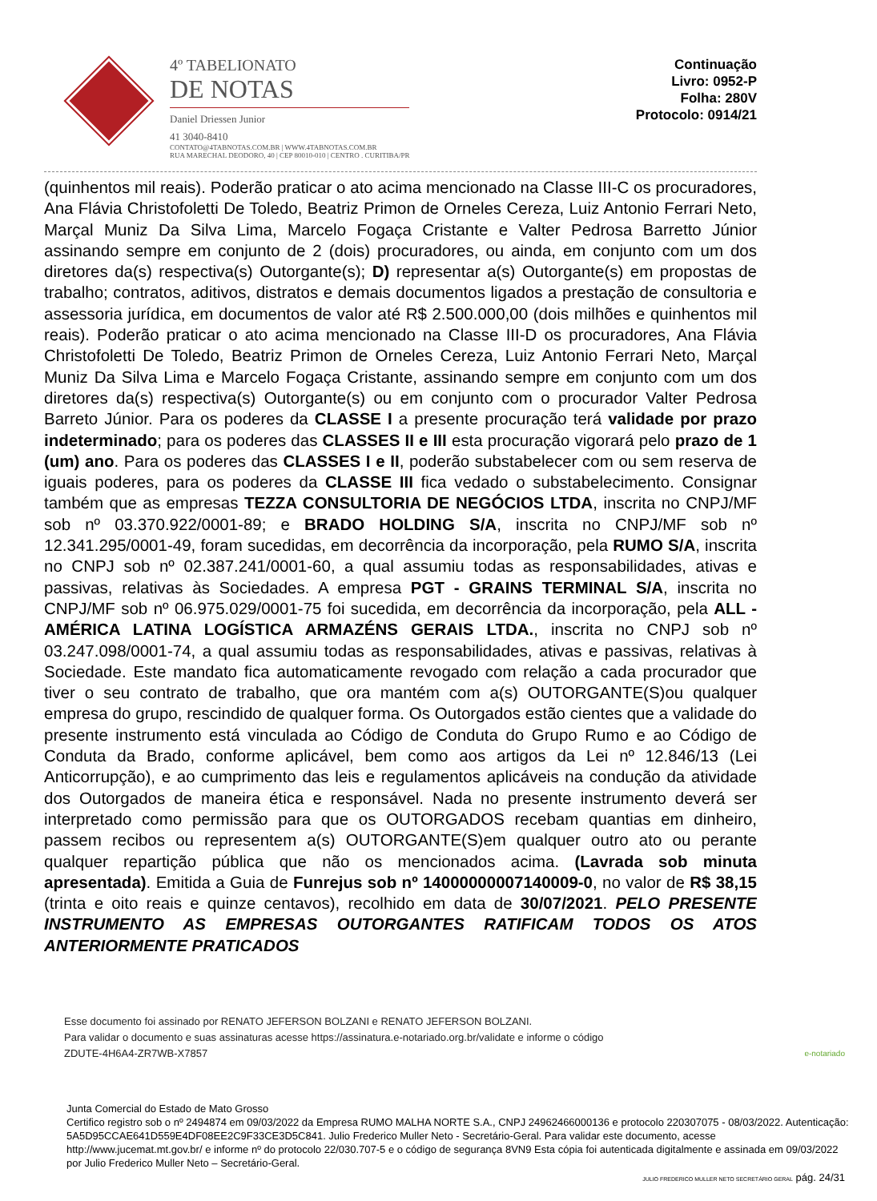4º TABELIONATO
DE NOTAS
Daniel Driessen Junior
41 3040-8410
CONTATO@4TABNOTAS.COM.BR | WWW.4TABNOTAS.COM.BR
RUA MARECHAL DEODORO, 40 | CEP 80010-010 | CENTRO . CURITIBA/PR
Continuação
Livro: 0952-P
Folha: 280V
Protocolo: 0914/21
(quinhentos mil reais). Poderão praticar o ato acima mencionado na Classe III-C os procuradores, Ana Flávia Christofoletti De Toledo, Beatriz Primon de Orneles Cereza, Luiz Antonio Ferrari Neto, Marçal Muniz Da Silva Lima, Marcelo Fogaça Cristante e Valter Pedrosa Barretto Júnior assinando sempre em conjunto de 2 (dois) procuradores, ou ainda, em conjunto com um dos diretores da(s) respectiva(s) Outorgante(s); D) representar a(s) Outorgante(s) em propostas de trabalho; contratos, aditivos, distratos e demais documentos ligados a prestação de consultoria e assessoria jurídica, em documentos de valor até R$ 2.500.000,00 (dois milhões e quinhentos mil reais). Poderão praticar o ato acima mencionado na Classe III-D os procuradores, Ana Flávia Christofoletti De Toledo, Beatriz Primon de Orneles Cereza, Luiz Antonio Ferrari Neto, Marçal Muniz Da Silva Lima e Marcelo Fogaça Cristante, assinando sempre em conjunto com um dos diretores da(s) respectiva(s) Outorgante(s) ou em conjunto com o procurador Valter Pedrosa Barreto Júnior. Para os poderes da CLASSE I a presente procuração terá validade por prazo indeterminado; para os poderes das CLASSES II e III esta procuração vigorará pelo prazo de 1 (um) ano. Para os poderes das CLASSES I e II, poderão substabelecer com ou sem reserva de iguais poderes, para os poderes da CLASSE III fica vedado o substabelecimento. Consignar também que as empresas TEZZA CONSULTORIA DE NEGÓCIOS LTDA, inscrita no CNPJ/MF sob nº 03.370.922/0001-89; e BRADO HOLDING S/A, inscrita no CNPJ/MF sob nº 12.341.295/0001-49, foram sucedidas, em decorrência da incorporação, pela RUMO S/A, inscrita no CNPJ sob nº 02.387.241/0001-60, a qual assumiu todas as responsabilidades, ativas e passivas, relativas às Sociedades. A empresa PGT - GRAINS TERMINAL S/A, inscrita no CNPJ/MF sob nº 06.975.029/0001-75 foi sucedida, em decorrência da incorporação, pela ALL - AMÉRICA LATINA LOGÍSTICA ARMAZÉNS GERAIS LTDA., inscrita no CNPJ sob nº 03.247.098/0001-74, a qual assumiu todas as responsabilidades, ativas e passivas, relativas à Sociedade. Este mandato fica automaticamente revogado com relação a cada procurador que tiver o seu contrato de trabalho, que ora mantém com a(s) OUTORGANTE(S)ou qualquer empresa do grupo, rescindido de qualquer forma. Os Outorgados estão cientes que a validade do presente instrumento está vinculada ao Código de Conduta do Grupo Rumo e ao Código de Conduta da Brado, conforme aplicável, bem como aos artigos da Lei nº 12.846/13 (Lei Anticorrupção), e ao cumprimento das leis e regulamentos aplicáveis na condução da atividade dos Outorgados de maneira ética e responsável. Nada no presente instrumento deverá ser interpretado como permissão para que os OUTORGADOS recebam quantias em dinheiro, passem recibos ou representem a(s) OUTORGANTE(S)em qualquer outro ato ou perante qualquer repartição pública que não os mencionados acima. (Lavrada sob minuta apresentada). Emitida a Guia de Funrejus sob nº 14000000007140009-0, no valor de R$ 38,15 (trinta e oito reais e quinze centavos), recolhido em data de 30/07/2021. PELO PRESENTE INSTRUMENTO AS EMPRESAS OUTORGANTES RATIFICAM TODOS OS ATOS ANTERIORMENTE PRATICADOS
Esse documento foi assinado por RENATO JEFERSON BOLZANI e RENATO JEFERSON BOLZANI.
Para validar o documento e suas assinaturas acesse https://assinatura.e-notariado.org.br/validate e informe o código
ZDUTE-4H6A4-ZR7WB-X7857
e-notariado
Junta Comercial do Estado de Mato Grosso
Certifico registro sob o nº 2494874 em 09/03/2022 da Empresa RUMO MALHA NORTE S.A., CNPJ 24962466000136 e protocolo 220307075 - 08/03/2022. Autenticação: 5A5D95CCAE641D559E4DF08EE2C9F33CE3D5C841. Julio Frederico Muller Neto - Secretário-Geral. Para validar este documento, acesse http://www.jucemat.mt.gov.br/ e informe nº do protocolo 22/030.707-5 e o código de segurança 8VN9 Esta cópia foi autenticada digitalmente e assinada em 09/03/2022 por Julio Frederico Muller Neto – Secretário-Geral.
JULIO FREDERICO MULLER NETO SECRETÁRIO GERAL pág. 24/31